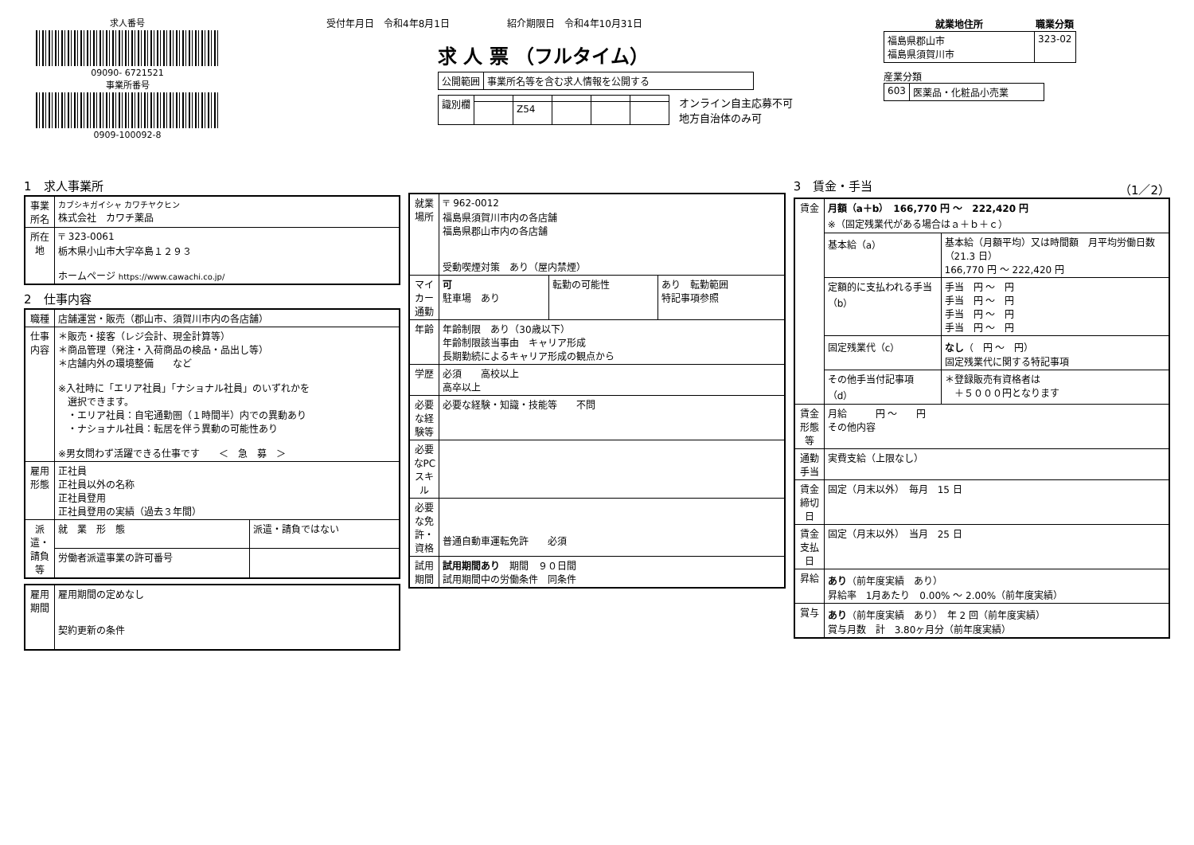求人番号
09090- 6721521
事業所番号
0909-100092-8
受付年月日　令和4年8月1日　　　　　　紹介期限日　令和4年10月31日
求 人 票 （フルタイム）
| 公開範囲 | 事業所名等を含む求人情報を公開する |
| 識別欄 | | | | | |
| | | Z54 | | | |
オンライン自主応募不可
地方自治体のみ可
| 就業地住所 | 職業分類 |
| --- | --- |
| 福島県郡山市 福島県須賀川市 | 323-02 |
産業分類
| 603 | 医薬品・化粧品小売業 |
1　求人事業所
| 事業所名 | カブシキガイシャ カワチヤクヒン 株式会社 カワチ薬品 |
| 所在地 | 〒 323-0061 栃木県小山市大字卒島１２９３ ホームページ https://www.cawachi.co.jp/ |
2　仕事内容
| 職種 | 店舗運営・販売（郡山市、須賀川市内の各店舗） | |
| 仕事内容 | ＊販売・接客（レジ会計、現金計算等） ＊商品管理（発注・入荷商品の検品・品出し等） ＊店舗内外の環境整備 など ※入社時に「エリア社員」「ナショナル社員」のいずれかを 選択できます。 ・エリア社員：自宅通勤圏（１時間半）内での異動あり ・ナショナル社員：転居を伴う異動の可能性あり ※男女問わず活躍できる仕事です ＜ 急 募 ＞ | |
| 雇用形態 | 正社員 正社員以外の名称 正社員登用 正社員登用の実績（過去３年間） | |
| 派遣・請負等 | 就 業 形 態 | 派遣・請負ではない |
| | 労働者派遣事業の許可番号 | |
| 雇用期間 | 雇用期間の定めなし 契約更新の条件 |
| 就業場所 | 〒 962-0012 福島県須賀川市内の各店舗 福島県郡山市内の各店舗 受動喫煙対策 あり（屋内禁煙） | | |
| マイカー通勤 | 可 駐車場 あり | 転勤の可能性 | あり 転勤範囲 特記事項参照 |
| 年齢 | 年齢制限 あり（30歳以下） 年齢制限該当事由 キャリア形成 長期勤続によるキャリア形成の観点から | | |
| 学歴 | 必須 高校以上 高卒以上 | | |
| 必要な経験等 | 必要な経験・知識・技能等 不問 | | |
| 必要なPCスキル | | | |
| 必要な免許・資格 | 普通自動車運転免許 必須 | | |
| 試用期間 | 試用期間あり 期間 ９０日間 試用期間中の労働条件 同条件 | | |
3　賃金・手当 （1／2）
| 賃金 | 月額（a＋b） 166,770 円 ～ 222,420 円 ※（固定残業代がある場合はａ＋ｂ＋ｃ） | |
| | 基本給（a） | 基本給（月額平均）又は時間額 月平均労働日数（21.3 日） 166,770 円 ～ 222,420 円 |
| | 定額的に支払われる手当（b） | 手当 円 ～ 円 手当 円 ～ 円 手当 円 ～ 円 手当 円 ～ 円 |
| | 固定残業代（c） | なし （ 円 ～ 円） 固定残業代に関する特記事項 |
| | その他手当付記事項（d） | ＊登録販売有資格者は ＋５０００円となります |
| 賃金形態等 | 月給 円 ～ 円 その他内容 | |
| 通勤手当 | 実費支給（上限なし） | |
| 賃金締切日 | 固定（月末以外） 毎月 15 日 | |
| 賃金支払日 | 固定（月末以外） 当月 25 日 | |
| 昇給 | あり （前年度実績 あり） 昇給率 1月あたり 0.00% ～ 2.00%（前年度実績） | |
| 賞与 | あり （前年度実績 あり） 年 2 回（前年度実績） 賞与月数 計 3.80ヶ月分（前年度実績） | |